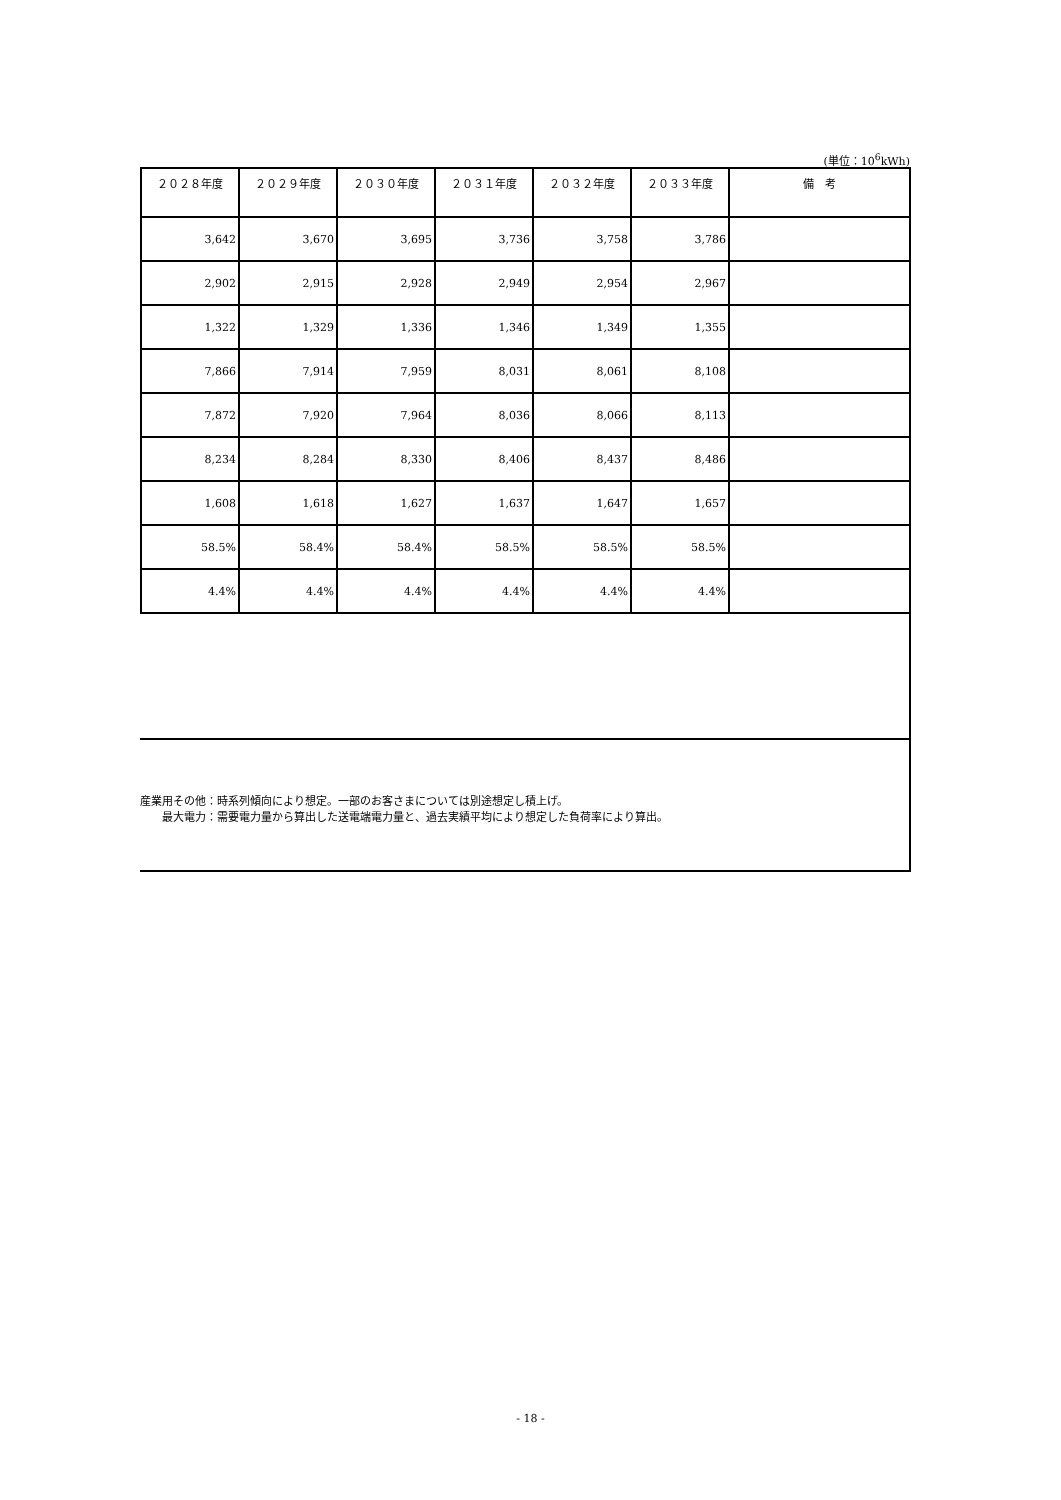(単位：10<sup>6</sup>kWh)
| ２０２８年度 | ２０２９年度 | ２０３０年度 | ２０３１年度 | ２０３２年度 | ２０３３年度 | 備 考 |
| --- | --- | --- | --- | --- | --- | --- |
| 3,642 | 3,670 | 3,695 | 3,736 | 3,758 | 3,786 | |
| 2,902 | 2,915 | 2,928 | 2,949 | 2,954 | 2,967 | |
| 1,322 | 1,329 | 1,336 | 1,346 | 1,349 | 1,355 | |
| 7,866 | 7,914 | 7,959 | 8,031 | 8,061 | 8,108 | |
| 7,872 | 7,920 | 7,964 | 8,036 | 8,066 | 8,113 | |
| 8,234 | 8,284 | 8,330 | 8,406 | 8,437 | 8,486 | |
| 1,608 | 1,618 | 1,627 | 1,637 | 1,647 | 1,657 | |
| 58.5% | 58.4% | 58.4% | 58.5% | 58.5% | 58.5% | |
| 4.4% | 4.4% | 4.4% | 4.4% | 4.4% | 4.4% | |
産業用その他：時系列傾向により想定。一部のお客さまについては別途想定し積上げ。
　　最大電力：需要電力量から算出した送電端電力量と、過去実績平均により想定した負荷率により算出。
- 18 -